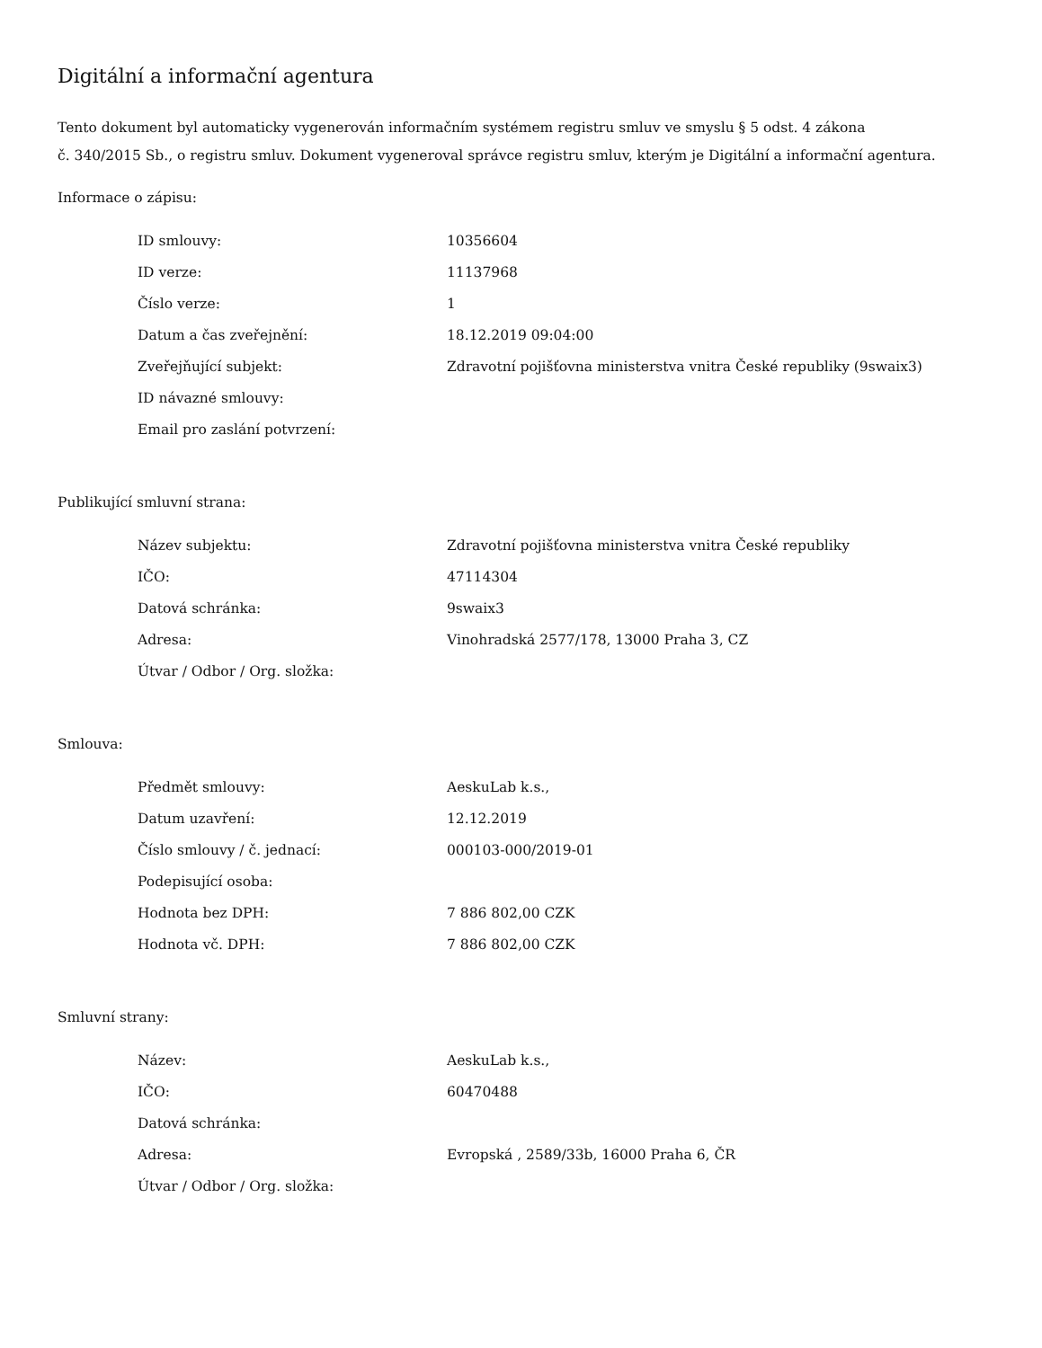Digitální a informační agentura
Tento dokument byl automaticky vygenerován informačním systémem registru smluv ve smyslu § 5 odst. 4 zákona
č. 340/2015 Sb., o registru smluv. Dokument vygeneroval správce registru smluv, kterým je Digitální a informační agentura.
Informace o zápisu:
| ID smlouvy: | 10356604 |
| ID verze: | 11137968 |
| Číslo verze: | 1 |
| Datum a čas zveřejnění: | 18.12.2019 09:04:00 |
| Zveřejňující subjekt: | Zdravotní pojišťovna ministerstva vnitra České republiky (9swaix3) |
| ID návazné smlouvy: | |
| Email pro zaslání potvrzení: | |
Publikující smluvní strana:
| Název subjektu: | Zdravotní pojišťovna ministerstva vnitra České republiky |
| IČO: | 47114304 |
| Datová schránka: | 9swaix3 |
| Adresa: | Vinohradská 2577/178, 13000 Praha 3, CZ |
| Útvar / Odbor / Org. složka: | |
Smlouva:
| Předmět smlouvy: | AeskuLab k.s., |
| Datum uzavření: | 12.12.2019 |
| Číslo smlouvy / č. jednací: | 000103-000/2019-01 |
| Podepisující osoba: | |
| Hodnota bez DPH: | 7 886 802,00 CZK |
| Hodnota vč. DPH: | 7 886 802,00 CZK |
Smluvní strany:
| Název: | AeskuLab k.s., |
| IČO: | 60470488 |
| Datová schránka: | |
| Adresa: | Evropská , 2589/33b, 16000 Praha 6, ČR |
| Útvar / Odbor / Org. složka: | |